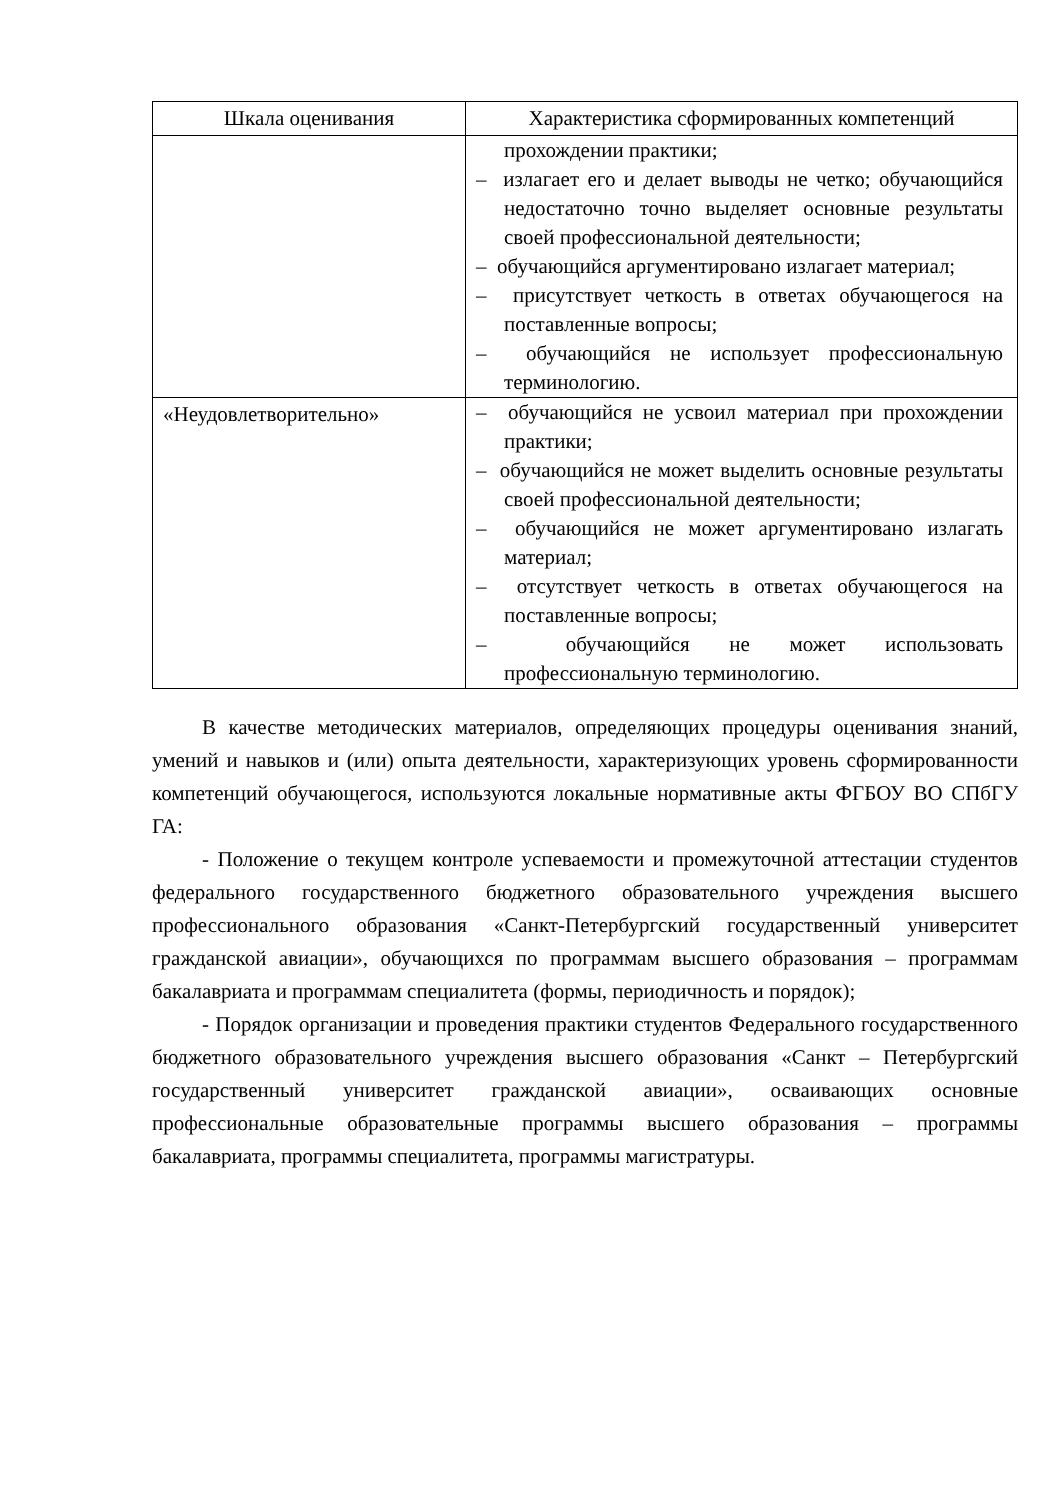| Шкала оценивания | Характеристика сформированных компетенций |
| --- | --- |
| | прохождении практики; – излагает его и делает выводы не четко; обучающийся недостаточно точно выделяет основные результаты своей профессиональной деятельности; – обучающийся аргументировано излагает материал; – присутствует четкость в ответах обучающегося на поставленные вопросы; – обучающийся не использует профессиональную терминологию. |
| «Неудовлетворительно» | – обучающийся не усвоил материал при прохождении практики; – обучающийся не может выделить основные результаты своей профессиональной деятельности; – обучающийся не может аргументировано излагать материал; – отсутствует четкость в ответах обучающегося на поставленные вопросы; – обучающийся не может использовать профессиональную терминологию. |
В качестве методических материалов, определяющих процедуры оценивания знаний, умений и навыков и (или) опыта деятельности, характеризующих уровень сформированности компетенций обучающегося, используются локальные нормативные акты ФГБОУ ВО СПбГУ ГА:
- Положение о текущем контроле успеваемости и промежуточной аттестации студентов федерального государственного бюджетного образовательного учреждения высшего профессионального образования «Санкт-Петербургский государственный университет гражданской авиации», обучающихся по программам высшего образования – программам бакалавриата и программам специалитета (формы, периодичность и порядок);
- Порядок организации и проведения практики студентов Федерального государственного бюджетного образовательного учреждения высшего образования «Санкт – Петербургский государственный университет гражданской авиации», осваивающих основные профессиональные образовательные программы высшего образования – программы бакалавриата, программы специалитета, программы магистратуры.